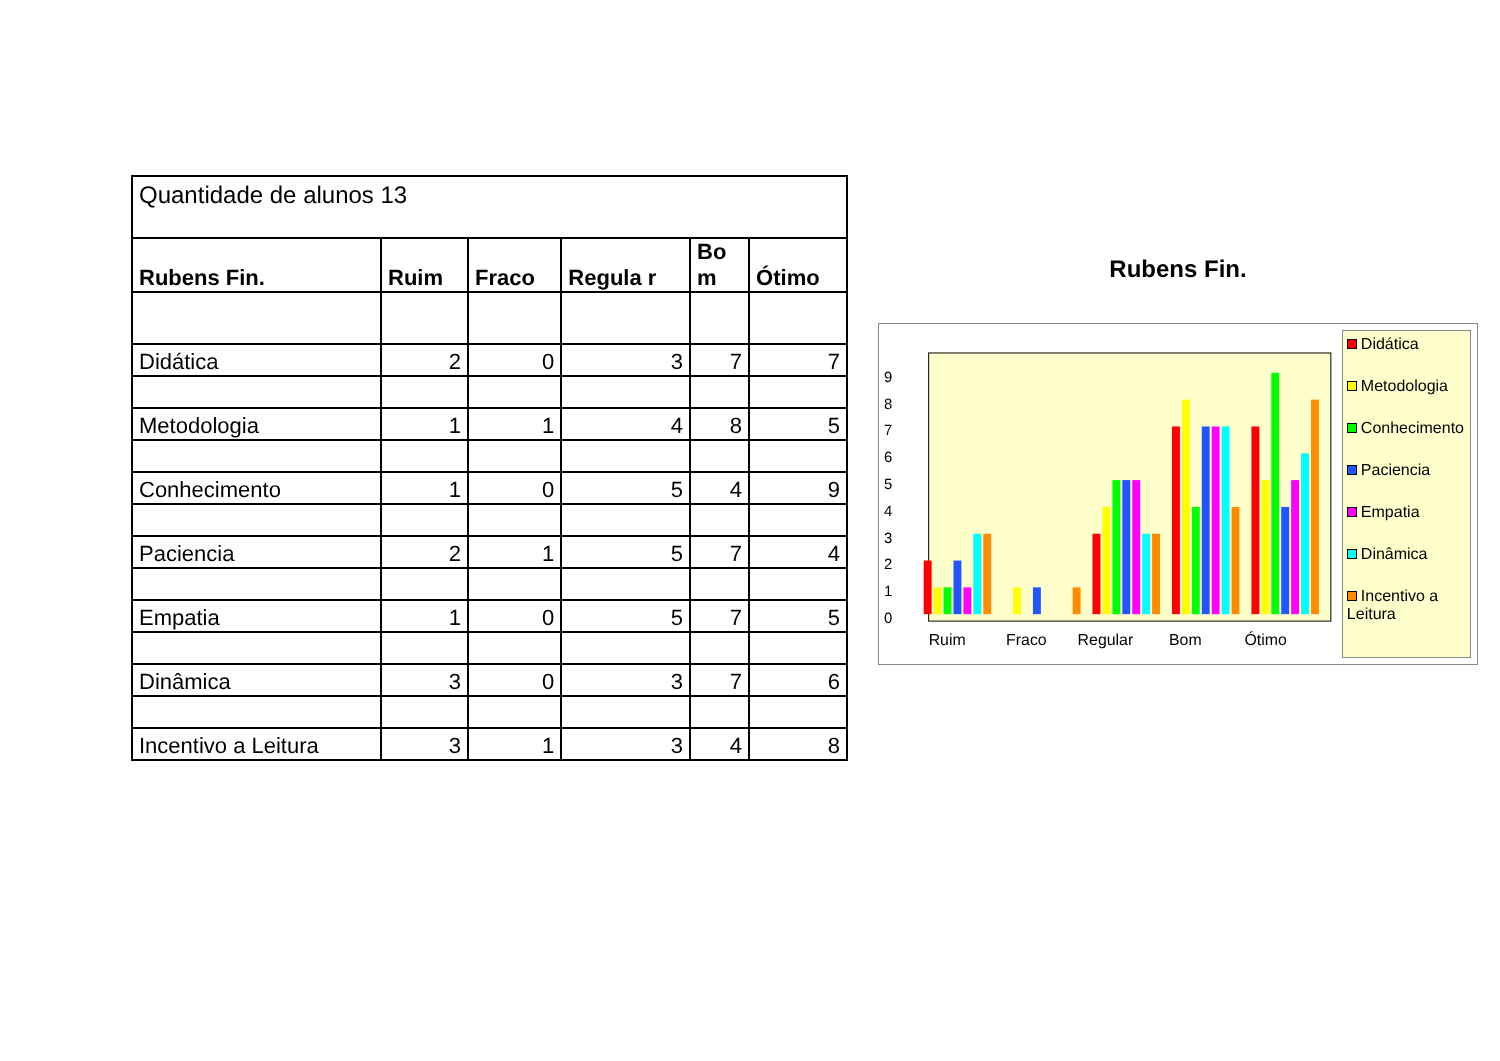| Quantidade de alunos 13 | | | | | |
| Rubens Fin. | Ruim | Fraco | Regula r | Bo m | Ótimo |
| Didática | 2 | 0 | 3 | 7 | 7 |
| Metodologia | 1 | 1 | 4 | 8 | 5 |
| Conhecimento | 1 | 0 | 5 | 4 | 9 |
| Paciencia | 2 | 1 | 5 | 7 | 4 |
| Empatia | 1 | 0 | 5 | 7 | 5 |
| Dinâmica | 3 | 0 | 3 | 7 | 6 |
| Incentivo a Leitura | 3 | 1 | 3 | 4 | 8 |
Rubens Fin.
0
1
2
3
4
5
6
7
8
9
Ruim
Fraco
Regular
Bom
Ótimo
Didática
Metodologia
Conhecimento
Paciencia
Empatia
Dinâmica
Incentivo a Leitura